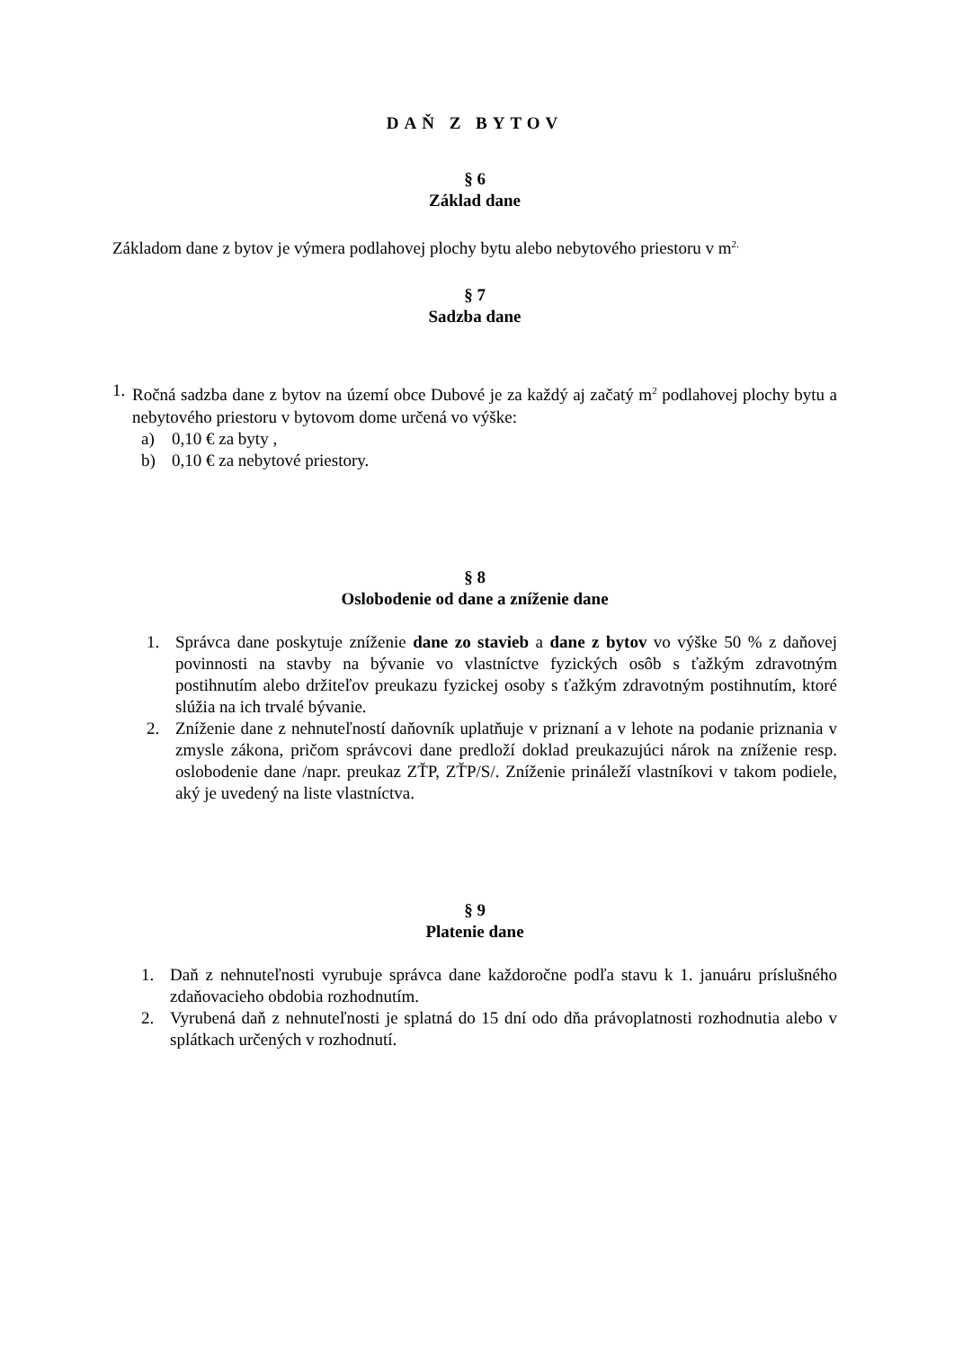DAŇ Z BYTOV
§ 6
Základ dane
Základom dane z bytov je výmera podlahovej plochy bytu alebo nebytového priestoru v m<sup>2.</sup>
§ 7
Sadzba dane
1. Ročná sadzba dane z bytov na území obce Dubové je za každý aj začatý m<sup>2</sup> podlahovej plochy bytu a nebytového priestoru v bytovom dome určená vo výške:
a) 0,10 € za byty ,
b) 0,10 € za nebytové priestory.
§ 8
Oslobodenie od dane a zníženie dane
1. Správca dane poskytuje zníženie dane zo stavieb a dane z bytov vo výške 50 % z daňovej povinnosti na stavby na bývanie vo vlastníctve fyzických osôb s ťažkým zdravotným postihnutím alebo držiteľov preukazu fyzickej osoby s ťažkým zdravotným postihnutím, ktoré slúžia na ich trvalé bývanie.
2. Zníženie dane z nehnuteľností daňovník uplatňuje v priznaní a v lehote na podanie priznania v zmysle zákona, pričom správcovi dane predloží doklad preukazujúci nárok na zníženie resp. oslobodenie dane /napr. preukaz ZŤP, ZŤP/S/. Zníženie prináleží vlastníkovi v takom podiele, aký je uvedený na liste vlastníctva.
§ 9
Platenie dane
1. Daň z nehnuteľnosti vyrubuje správca dane každoročne podľa stavu k 1. januáru príslušného zdaňovacieho obdobia rozhodnutím.
2. Vyrubená daň z nehnuteľnosti je splatná do 15 dní odo dňa právoplatnosti rozhodnutia alebo v splátkach určených v rozhodnutí.